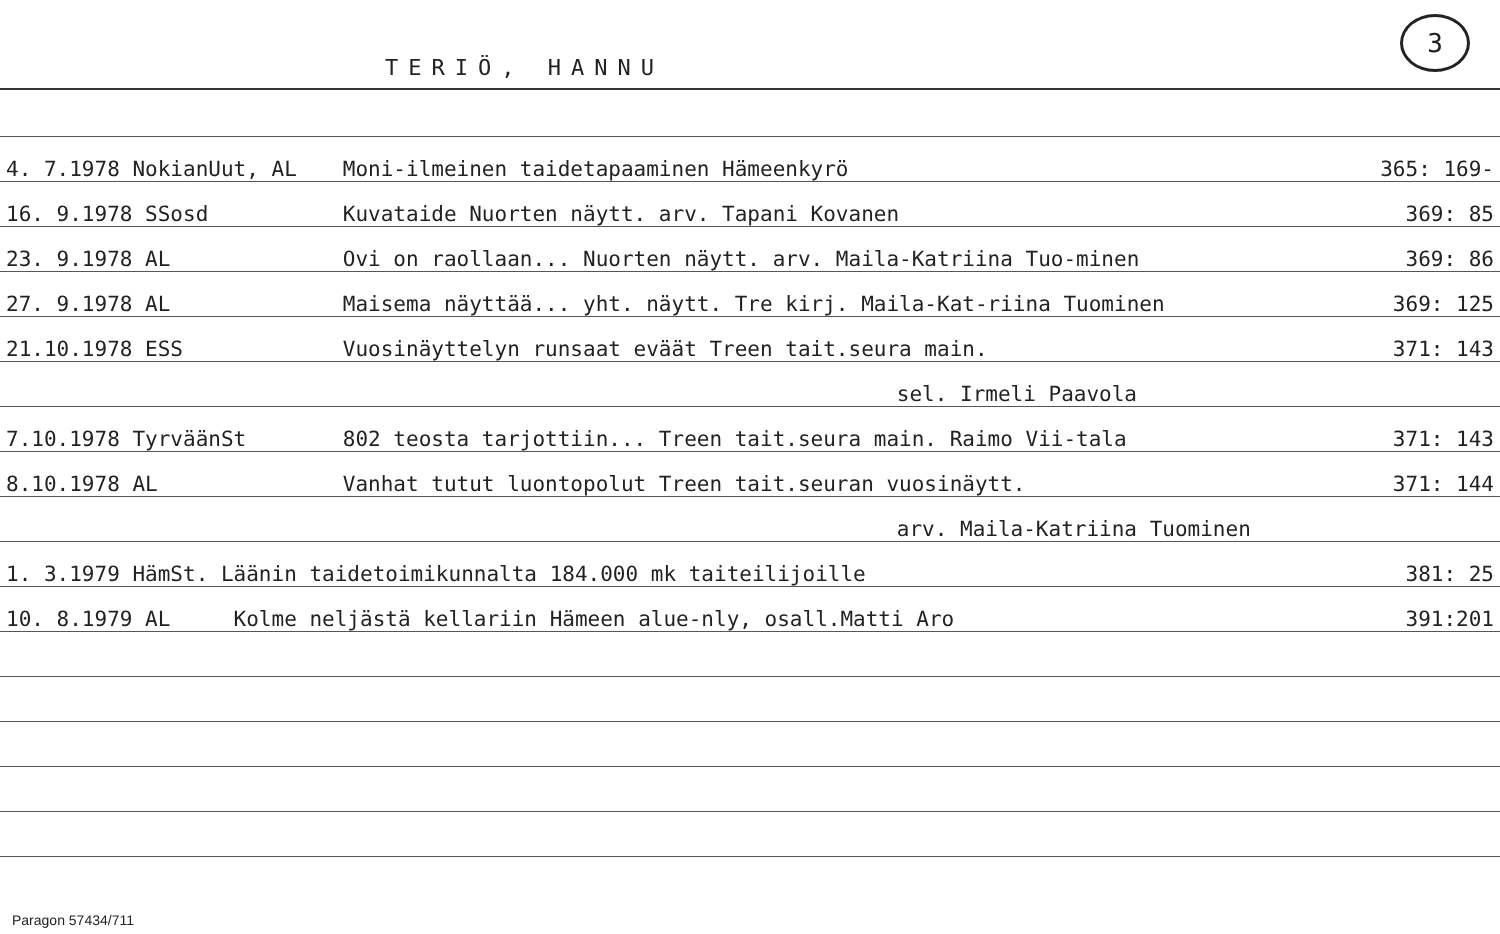TERIÖ, HANNU
3
| 4. 7.1978 NokianUut, AL | Moni-ilmeinen taidetapaaminen Hämeenkyrö | 365: 169- |
| 16. 9.1978 SSosd | Kuvataide Nuorten näytt. arv. Tapani Kovanen | 369: 85 |
| 23. 9.1978 AL | Ovi on raollaan... Nuorten näytt. arv. Maila-Katriina Tuo-minen | 369: 86 |
| 27. 9.1978 AL | Maisema näyttää... yht. näytt. Tre kirj. Maila-Kat-riina Tuominen | 369: 125 |
| 21.10.1978 ESS | Vuosinäyttelyn runsaat eväät Treen tait.seura main. | 371: 143 |
| | sel. Irmeli Paavola | |
| 7.10.1978 TyrväänSt | 802 teosta tarjottiin... Treen tait.seura main. Raimo Vii-tala | 371: 143 |
| 8.10.1978 AL | Vanhat tutut luontopolut Treen tait.seuran vuosinäytt. | 371: 144 |
| | arv. Maila-Katriina Tuominen | |
| 1. 3.1979 HämSt. Läänin taidetoimikunnalta 184.000 mk taiteilijoille | | 381: 25 |
| 10. 8.1979 AL Kolme neljästä kellariin Hämeen alue-nly, osall.Matti Aro | | 391:201 |
Paragon 57434/711